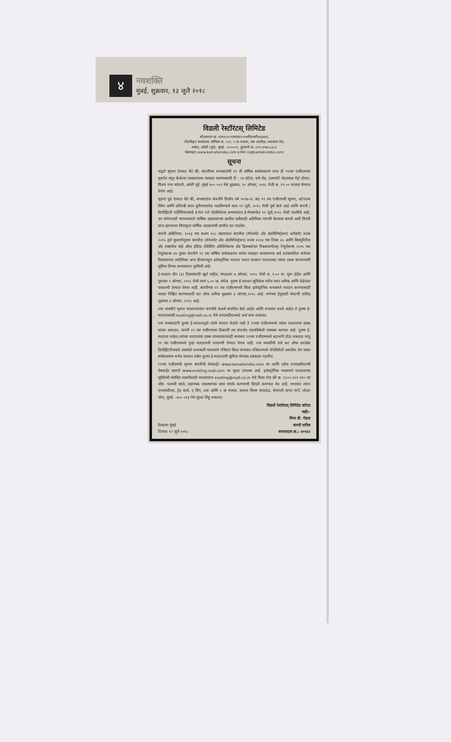४
नवशक्ति
मुंबई, शुक्रवार, १३ जुलै २०१८
विडली रेस्टॉरंटस् लिमिटेड
सीआयएन क्र.:एल५५१०१एमएच२००७पीएलसी१७३४४६
नोंदणीकृत कार्यालयः ऑफिस क्र. ५०१, ५ वा मजला, जय अंतरीक्ष, मकवाना रोड,
मरोळ, अंधेरी (पूर्व), मुंबई - ४०००५९. दूरध्वनी क्र.:०२२-४९७०८३८९
वेबसाइटः www.kamatsindia.com इ-मेलः cs@kamatsindia.com
सूचना
याद्वारे सूचना देण्यात येते की, कंपनीच्या सभासदांची ११ वी वार्षिक सर्वसाधारण सभा ही ११व्या एजीएमच्या सूचनेत नमूद केलेल्या व्यवसायाचा व्यवहार करण्यासाठी टी - २४ हॉटेल, चर्च रोड, एअरपोर्ट रोडजवळ मेट्रो स्टेशन, विजय नगर कॉलनी, अंधेरी पूर्व, मुंबई ४०० ०५९ येथे शुक्रवार, १० ऑगस्ट, २०१८ रोजी स. ११.०० वाजता घेण्यात येणार आहे.
सूचना पुढे देण्यात येते की, सभासदांना कंपनीने वित्तीय वर्ष २०१७-१८ सह ११ व्या एजीएमची सूचना, अटेन्डन्स स्लिप आणि प्रतिपत्री प्रपत्र कुरियरमार्फत पाठविण्याचे काम १२ जुलै, २०१८ रोजी पूर्ण केले आहे आणि कंपनी / डिपॉझिटरी पार्टिसिपंटस्कडे ई-मेल पत्ते नोंदविलेल्या सभासदांना ई-मेलमार्फत १२ जुलै,२०१८ रोजी पाठविले आहे. जर कोणत्याही भागधारकाने वार्षिक अहवालाच्या छापील प्रतीसाठी अतिरिक्त मागणी केल्यास कंपनी अशी विनंती प्राप्त झाल्यावर विनामूल्य वार्षिक अहवालाची छापील प्रत पाठवेल.
कंपनी अधिनियम, २०१३ च्या कलम १०८ सहवाचता कंपनीज (मॅनेजमेंट अँड ॲडमिनिस्ट्रेशन) अमेंडमेंट रूल्स २०१५ द्वारे सुधारणेनुसार कंपनीज (मॅनेजमेंट अँड ॲडमिनिस्ट्रेशन) रूल्स २०१४ च्या नियम २० आणि सिक्युरिटीज अँड एक्सचेंज बोर्ड ऑफ इंडिया (लिस्टिंग ऑब्लिगेशन्स अँड डिसक्लोजर रिक्वायरमेंटस्) रेग्युलेशन्स २०१५ च्या रेग्युलेशन्स ४४ नुसार कंपनीने ११ व्या वार्षिक सर्वसाधारण सभेत व्यवहार करावयाच्या सर्व ठरावांकरिता सभेच्या ठिकाणाच्या व्यतिरिक्त अन्य ठिकाणाहून इलेक्ट्रॉनिक मतदान पध्दत वापरून मतदानाचा त्यांचा हक्क वापरण्याची सुविधा तिच्या सभासदांना पुरविली आहे.
ई-मतदान तीन (३) दिवसांसाठी खुले राहील, मंगळवार ७ ऑगस्ट, २०१८ रोजी स. ९.०० वा. सुरू होईल आणि गुरूवार ९ ऑगस्ट, २०१८ रोजी सायं ५.०० वा. संपेल. दूरस्थ ई-मतदान सुविधेला वरील सदर तारीख आणि वेळेनंतर परवानगी देण्यात येणार नाही. कंपनीच्या ११ व्या एजीएममध्ये किंवा इलेक्ट्रॉनिक माध्यमाने मतदान करण्यासाठी पात्रता निश्चित करण्यासाठी कट ऑफ तारीख शुक्रवार ३ ऑगस्ट,२०१८ आहे. सभेच्या हेतुसाठी शेवटची तारीख शुक्रवार ३ ऑगस्ट, २०१८ आहे.
ज्या व्यक्तीने सूचना पाठवल्यानंतर कंपनीचे शेअर्स संपादित केले आहेत आणि सभासद बनले आहेत ते दूरस्थ ई-मतदानासाठी evoting@nsdl.co.in येथे एनएसडीएलकडे अर्ज करू शकतात.
ज्या सभासदांनी दूरस्थ ई-मतदानाद्वारे त्यांचे मतदान केलेले नाही ते ११व्या एजीएममध्ये त्यांचा मतदानाचा हक्क वापरू शकतात. कंपनी ११ व्या एजीएमच्या ठिकाणी त्या संदर्भात मतपत्रिकेची व्यवस्था करणार आहे. दूरस्थ ई-मतदाना मार्फत त्यांच्या मतदानाचा हक्क वापरल्यानंतरही सभासद ११व्या एजीएममध्ये सहभागी होऊ शकतात परंतु ११ व्या एजीएममध्ये पुन्हा मतदानाची परवानगी देण्यात येणार नाही. ज्या व्यक्तींची नावे कट ऑफ तारखेस डिपॉझिटरीजकडे असलेले लाभकारी मालकांचे रजिस्टर किंवा सभासद रजिस्टरमध्ये नोंदविलेली असतील तेच फक्त सर्वसाधारण सभेत मतदान तसेच दूरस्थ ई-मतदानाची सुविधा घेण्यास हक्कदार राहतील.
११व्या एजीएमची सूचना कंपनीची वेबसाईट www.kamatsindia.com वर आणि तसेच एनएसडीएलची वेबसाईट म्हणजे www.evoting.nsdl.com वर सुध्दा उपलब्ध आहे. इलेक्ट्रॉनिक माध्यमाने मतदानाच्या सुविधेशी संबंधित तक्रारीसाठी सभासदांना evoting@nsdl.co.in येथे किंवा टोल फ्री क्र. १८००-२२२-९९० वर श्रीम. पल्लवी म्हात्रे, सहाय्यक व्यवस्थापक यांना संपर्क करण्याची विनंती करण्यात येत आहे. सभासद त्यांना एनएसडीएल, ट्रेड वर्ल्ड, ए विंग, ४था आणि ५ वा मजला, कमला मिल्स कंपाऊंड, सेनापती बापट मार्ग, लोअर परेल, मुंबई - ४०० ०१३ येथे सुध्दा लिहू शकतात.
विडली रेस्टॉरंटस् लिमिटेड करिता
सही/-
ठिकाणः मुंबई
दिनांकः १२ जुलै २०१८
विभा डी. मेहता
कंपनी सचिव
सभासदत्व क्र.: ४०१४३